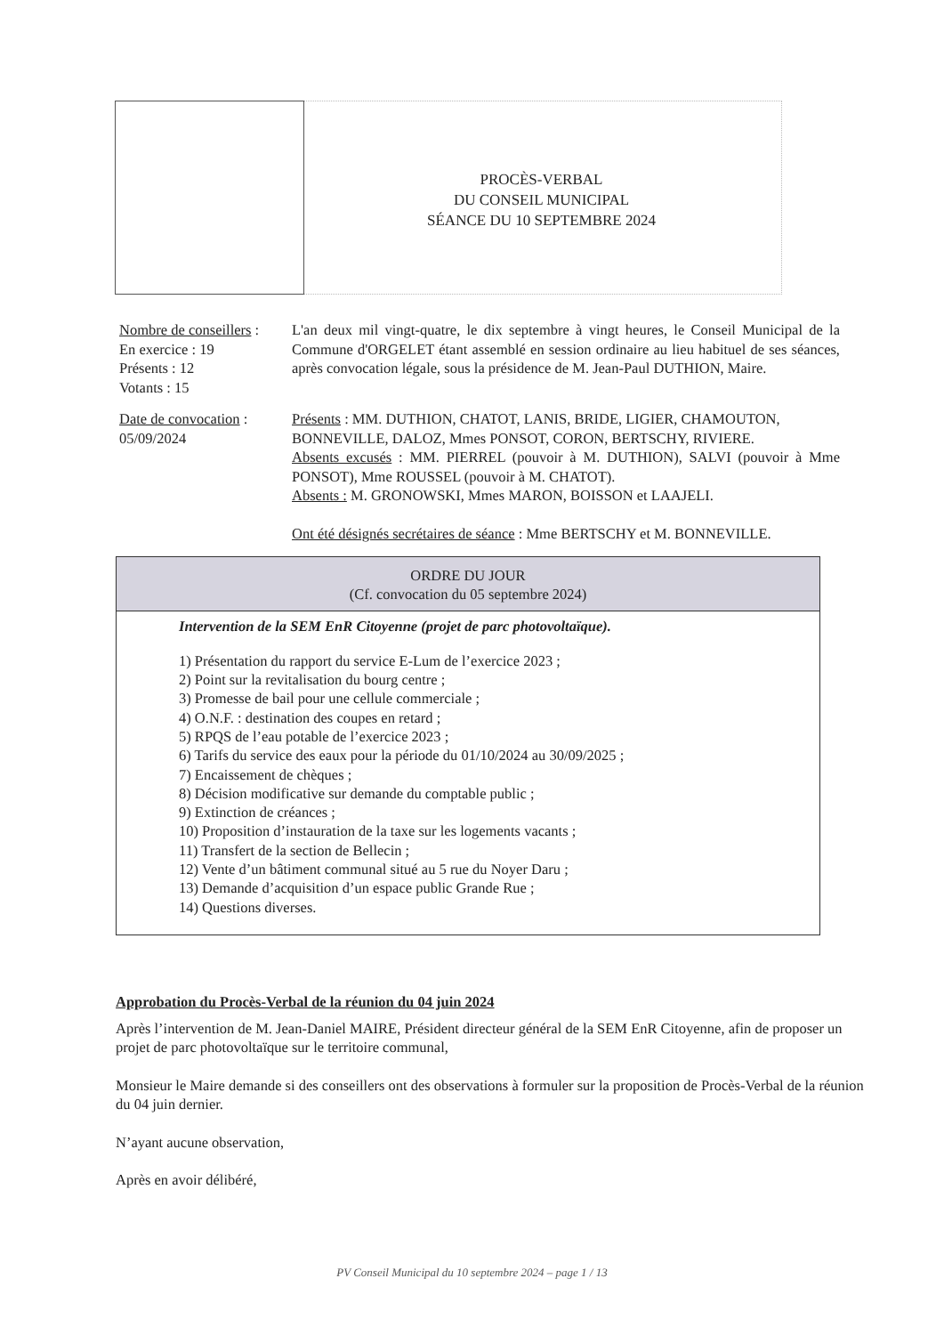PROCÈS-VERBAL
DU CONSEIL MUNICIPAL
SÉANCE DU 10 SEPTEMBRE 2024
Nombre de conseillers :
En exercice : 19
Présents : 12
Votants : 15
L'an deux mil vingt-quatre, le dix septembre à vingt heures, le Conseil Municipal de la Commune d'ORGELET étant assemblé en session ordinaire au lieu habituel de ses séances, après convocation légale, sous la présidence de M. Jean-Paul DUTHION, Maire.
Date de convocation :
05/09/2024
Présents : MM. DUTHION, CHATOT, LANIS, BRIDE, LIGIER, CHAMOUTON,
BONNEVILLE, DALOZ, Mmes PONSOT, CORON, BERTSCHY, RIVIERE.
Absents excusés : MM. PIERREL (pouvoir à M. DUTHION), SALVI (pouvoir à Mme PONSOT), Mme ROUSSEL (pouvoir à M. CHATOT).
Absents : M. GRONOWSKI, Mmes MARON, BOISSON et LAAJELI.
Ont été désignés secrétaires de séance : Mme BERTSCHY et M. BONNEVILLE.
ORDRE DU JOUR
(Cf. convocation du 05 septembre 2024)
Intervention de la SEM EnR Citoyenne (projet de parc photovoltaïque).
1) Présentation du rapport du service E-Lum de l’exercice 2023 ;
2) Point sur la revitalisation du bourg centre ;
3) Promesse de bail pour une cellule commerciale ;
4) O.N.F. : destination des coupes en retard ;
5) RPQS de l’eau potable de l’exercice 2023 ;
6) Tarifs du service des eaux pour la période du 01/10/2024 au 30/09/2025 ;
7) Encaissement de chèques ;
8) Décision modificative sur demande du comptable public ;
9) Extinction de créances ;
10) Proposition d’instauration de la taxe sur les logements vacants ;
11) Transfert de la section de Bellecin ;
12) Vente d’un bâtiment communal situé au 5 rue du Noyer Daru ;
13) Demande d’acquisition d’un espace public Grande Rue ;
14) Questions diverses.
Approbation du Procès-Verbal de la réunion du 04 juin 2024
Après l’intervention de M. Jean-Daniel MAIRE, Président directeur général de la SEM EnR Citoyenne, afin de proposer un projet de parc photovoltaïque sur le territoire communal,
Monsieur le Maire demande si des conseillers ont des observations à formuler sur la proposition de Procès-Verbal de la réunion du 04 juin dernier.
N’ayant aucune observation,
Après en avoir délibéré,
PV Conseil Municipal du 10 septembre 2024 – page 1 / 13